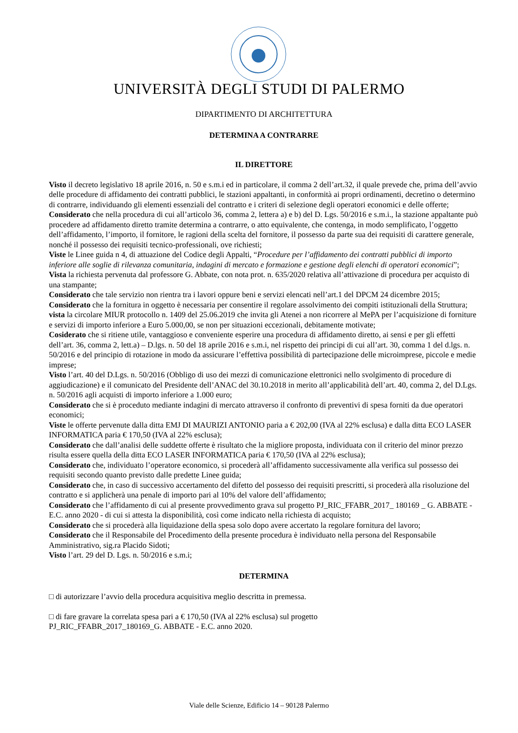UNIVERSITÀ DEGLI STUDI DI PALERMO
DIPARTIMENTO DI ARCHITETTURA
DETERMINA A CONTRARRE
IL DIRETTORE
Visto il decreto legislativo 18 aprile 2016, n. 50 e s.m.i ed in particolare, il comma 2 dell’art.32, il quale prevede che, prima dell’avvio delle procedure di affidamento dei contratti pubblici, le stazioni appaltanti, in conformità ai propri ordinamenti, decretino o determino di contrarre, individuando gli elementi essenziali del contratto e i criteri di selezione degli operatori economici e delle offerte;
Considerato che nella procedura di cui all’articolo 36, comma 2, lettera a) e b) del D. Lgs. 50/2016 e s.m.i., la stazione appaltante può procedere ad affidamento diretto tramite determina a contrarre, o atto equivalente, che contenga, in modo semplificato, l’oggetto dell’affidamento, l’importo, il fornitore, le ragioni della scelta del fornitore, il possesso da parte sua dei requisiti di carattere generale, nonché il possesso dei requisiti tecnico-professionali, ove richiesti;
Viste le Linee guida n 4, di attuazione del Codice degli Appalti, “Procedure per l’affidamento dei contratti pubblici di importo inferiore alle soglie di rilevanza comunitaria, indagini di mercato e formazione e gestione degli elenchi di operatori economici”;
Vista la richiesta pervenuta dal professore G. Abbate, con nota prot. n. 635/2020 relativa all’attivazione di procedura per acquisto di una stampante;
Considerato che tale servizio non rientra tra i lavori oppure beni e servizi elencati nell’art.1 del DPCM 24 dicembre 2015;
Considerato che la fornitura in oggetto è necessaria per consentire il regolare assolvimento dei compiti istituzionali della Struttura;
vista la circolare MIUR protocollo n. 1409 del 25.06.2019 che invita gli Atenei a non ricorrere al MePA per l’acquisizione di forniture e servizi di importo inferiore a Euro 5.000,00, se non per situazioni eccezionali, debitamente motivate;
Cosiderato che si ritiene utile, vantaggioso e conveniente esperire una procedura di affidamento diretto, ai sensi e per gli effetti dell’art. 36, comma 2, lett.a) – D.lgs. n. 50 del 18 aprile 2016 e s.m.i, nel rispetto dei principi di cui all’art. 30, comma 1 del d.lgs. n. 50/2016 e del principio di rotazione in modo da assicurare l’effettiva possibilità di partecipazione delle microimprese, piccole e medie imprese;
Visto l’art. 40 del D.Lgs. n. 50/2016 (Obbligo di uso dei mezzi di comunicazione elettronici nello svolgimento di procedure di aggiudicazione) e il comunicato del Presidente dell’ANAC del 30.10.2018 in merito all’applicabilità dell’art. 40, comma 2, del D.Lgs. n. 50/2016 agli acquisti di importo inferiore a 1.000 euro;
Considerato che si è proceduto mediante indagini di mercato attraverso il confronto di preventivi di spesa forniti da due operatori economici;
Viste le offerte pervenute dalla ditta EMJ DI MAURIZI ANTONIO paria a € 202,00 (IVA al 22% esclusa) e dalla ditta ECO LASER INFORMATICA paria € 170,50 (IVA al 22% esclusa);
Considerato che dall’analisi delle suddette offerte è risultato che la migliore proposta, individuata con il criterio del minor prezzo risulta essere quella della ditta ECO LASER INFORMATICA paria € 170,50 (IVA al 22% esclusa);
Considerato che, individuato l’operatore economico, si procederà all’affidamento successivamente alla verifica sul possesso dei requisiti secondo quanto previsto dalle predette Linee guida;
Considerato che, in caso di successivo accertamento del difetto del possesso dei requisiti prescritti, si procederà alla risoluzione del contratto e si applicherà una penale di importo pari al 10% del valore dell’affidamento;
Considerato che l’affidamento di cui al presente provvedimento grava sul progetto PJ_RIC_FFABR_2017_ 180169 _ G. ABBATE - E.C. anno 2020 - di cui si attesta la disponibilità, così come indicato nella richiesta di acquisto;
Considerato che si procederà alla liquidazione della spesa solo dopo avere accertato la regolare fornitura del lavoro;
Considerato che il Responsabile del Procedimento della presente procedura è individuato nella persona del Responsabile Amministrativo, sig.ra Placido Sidoti;
Visto l’art. 29 del D. Lgs. n. 50/2016 e s.m.i;
DETERMINA
□ di autorizzare l’avvio della procedura acquisitiva meglio descritta in premessa.
□ di fare gravare la correlata spesa pari a € 170,50 (IVA al 22% esclusa) sul progetto
PJ_RIC_FFABR_2017_180169_G. ABBATE - E.C. anno 2020.
Viale delle Scienze, Edificio 14 – 90128 Palermo